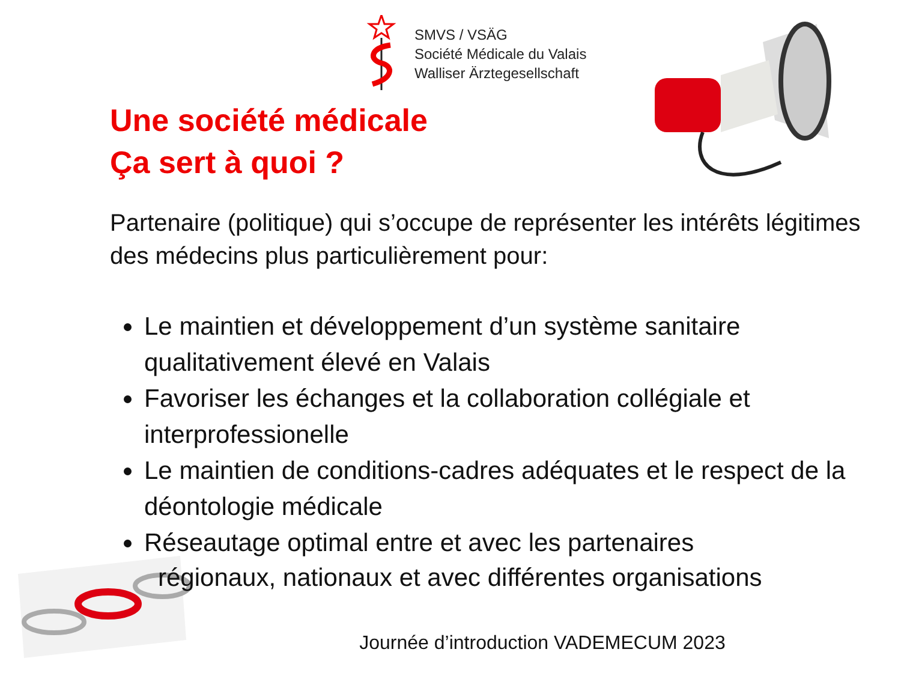SMVS / VSÄG
Société Médicale du Valais
Walliser Ärztegesellschaft
Une société médicale
Ça sert à quoi ?
Partenaire (politique) qui s’occupe de représenter les intérêts légitimes des médecins plus particulièrement pour:
Le maintien et développement d’un système sanitaire qualitativement élevé en Valais
Favoriser les échanges et la collaboration collégiale et interprofessionelle
Le maintien de conditions-cadres adéquates et le respect de la déontologie médicale
Réseautage optimal entre et avec les partenaires
régionaux, nationaux et avec différentes organisations
Journée d’introduction VADEMECUM 2023